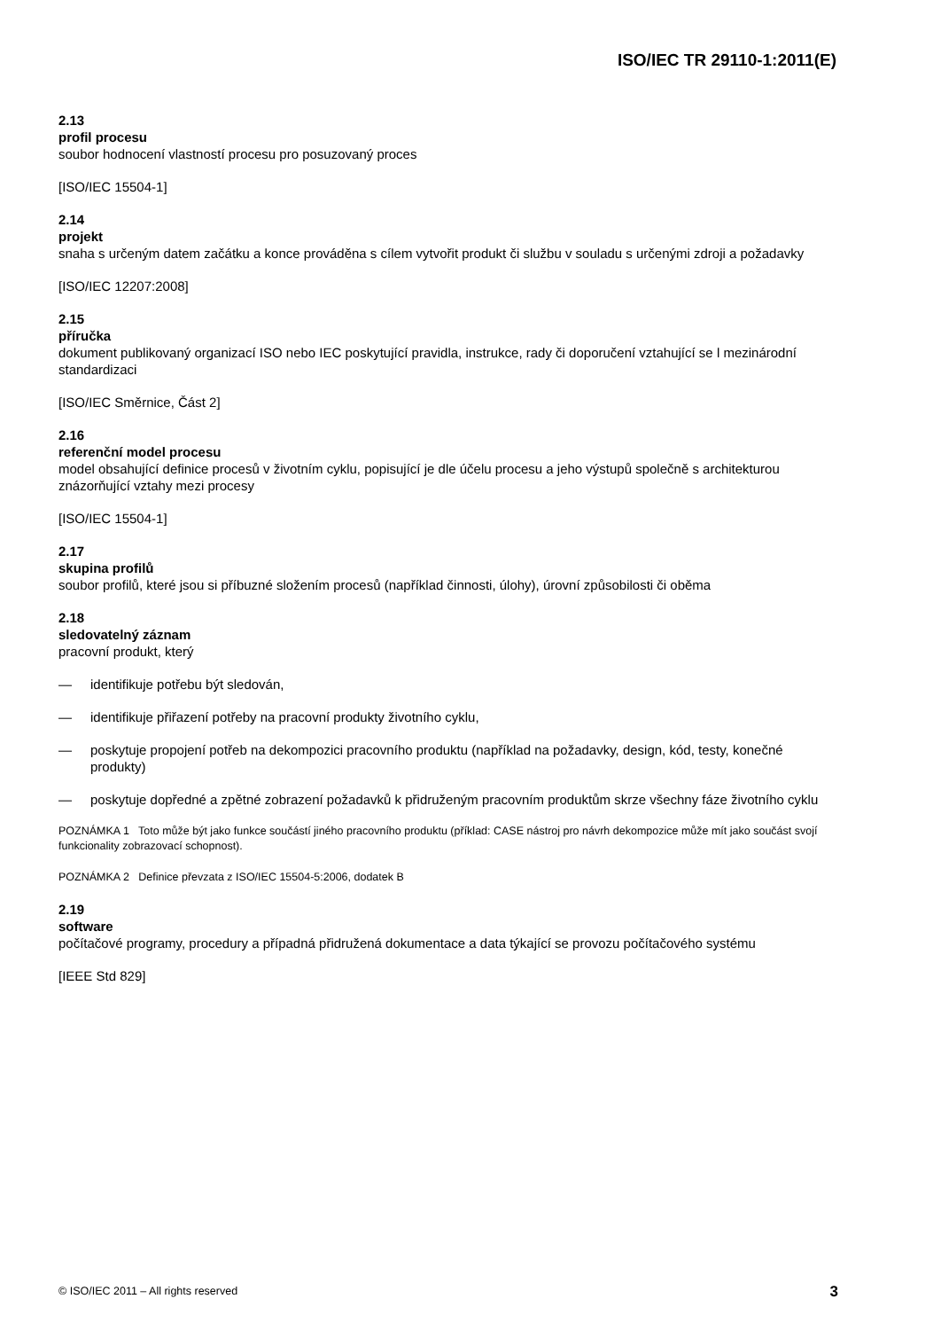ISO/IEC TR 29110-1:2011(E)
2.13
profil procesu
soubor hodnocení vlastností procesu pro posuzovaný proces
[ISO/IEC 15504-1]
2.14
projekt
snaha s určeným datem začátku a konce prováděna s cílem vytvořit produkt či službu v souladu s určenými zdroji a požadavky
[ISO/IEC 12207:2008]
2.15
příručka
dokument publikovaný organizací ISO nebo IEC poskytující pravidla, instrukce, rady či doporučení vztahující se l mezinárodní standardizaci
[ISO/IEC Směrnice, Část 2]
2.16
referenční model procesu
model obsahující definice procesů v životním cyklu, popisující je dle účelu procesu a jeho výstupů společně s architekturou znázorňující vztahy mezi procesy
[ISO/IEC 15504-1]
2.17
skupina profilů
soubor profilů, které jsou si příbuzné složením procesů (například činnosti, úlohy), úrovní způsobilosti či oběma
2.18
sledovatelný záznam
pracovní produkt, který
— identifikuje potřebu být sledován,
— identifikuje přiřazení potřeby na pracovní produkty životního cyklu,
— poskytuje propojení potřeb na dekompozici pracovního produktu (například na požadavky, design, kód, testy, konečné produkty)
— poskytuje dopředné a zpětné zobrazení požadavků k přidruženým pracovním produktům skrze všechny fáze životního cyklu
POZNÁMKA 1 Toto může být jako funkce součástí jiného pracovního produktu (příklad: CASE nástroj pro návrh dekompozice může mít jako součást svojí funkcionality zobrazovací schopnost).
POZNÁMKA 2 Definice převzata z ISO/IEC 15504-5:2006, dodatek B
2.19
software
počítačové programy, procedury a případná přidružená dokumentace a data týkající se provozu počítačového systému
[IEEE Std 829]
© ISO/IEC 2011 – All rights reserved 3